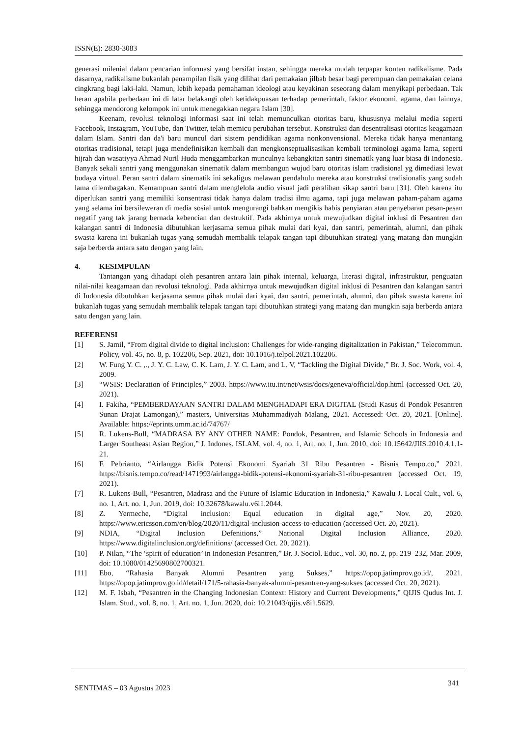ISSN(E): 2830-3083
generasi milenial dalam pencarian informasi yang bersifat instan, sehingga mereka mudah terpapar konten radikalisme. Pada dasarnya, radikalisme bukanlah penampilan fisik yang dilihat dari pemakaian jilbab besar bagi perempuan dan pemakaian celana cingkrang bagi laki-laki. Namun, lebih kepada pemahaman ideologi atau keyakinan seseorang dalam menyikapi perbedaan. Tak heran apabila perbedaan ini di latar belakangi oleh ketidakpuasan terhadap pemerintah, faktor ekonomi, agama, dan lainnya, sehingga mendorong kelompok ini untuk menegakkan negara Islam [30].
Keenam, revolusi teknologi informasi saat ini telah memunculkan otoritas baru, khususnya melalui media seperti Facebook, Instagram, YouTube, dan Twitter, telah memicu perubahan tersebut. Konstruksi dan desentralisasi otoritas keagamaan dalam Islam. Santri dan da'i baru muncul dari sistem pendidikan agama nonkonvensional. Mereka tidak hanya menantang otoritas tradisional, tetapi juga mendefinisikan kembali dan mengkonseptualisasikan kembali terminologi agama lama, seperti hijrah dan wasatiyya Ahmad Nuril Huda menggambarkan munculnya kebangkitan santri sinematik yang luar biasa di Indonesia. Banyak sekali santri yang menggunakan sinematik dalam membangun wujud baru otoritas islam tradisional yg dimediasi lewat budaya virtual. Peran santri dalam sinematik ini sekaligus melawan pendahulu mereka atau konstruksi tradisionalis yang sudah lama dilembagakan. Kemampuan santri dalam menglelola audio visual jadi peralihan sikap santri baru [31]. Oleh karena itu diperlukan santri yang memiliki konsentrasi tidak hanya dalam tradisi ilmu agama, tapi juga melawan paham-paham agama yang selama ini bersileweran di media sosial untuk mengurangi bahkan mengikis habis penyiaran atau penyebaran pesan-pesan negatif yang tak jarang bernada kebencian dan destruktif. Pada akhirnya untuk mewujudkan digital inklusi di Pesantren dan kalangan santri di Indonesia dibutuhkan kerjasama semua pihak mulai dari kyai, dan santri, pemerintah, alumni, dan pihak swasta karena ini bukanlah tugas yang semudah membalik telapak tangan tapi dibutuhkan strategi yang matang dan mungkin saja berberda antara satu dengan yang lain.
4. KESIMPULAN
Tantangan yang dihadapi oleh pesantren antara lain pihak internal, keluarga, literasi digital, infrastruktur, penguatan nilai-nilai keagamaan dan revolusi teknologi. Pada akhirnya untuk mewujudkan digital inklusi di Pesantren dan kalangan santri di Indonesia dibutuhkan kerjasama semua pihak mulai dari kyai, dan santri, pemerintah, alumni, dan pihak swasta karena ini bukanlah tugas yang semudah membalik telapak tangan tapi dibutuhkan strategi yang matang dan mungkin saja berberda antara satu dengan yang lain.
REFERENSI
[1] S. Jamil, “From digital divide to digital inclusion: Challenges for wide-ranging digitalization in Pakistan,” Telecommun. Policy, vol. 45, no. 8, p. 102206, Sep. 2021, doi: 10.1016/j.telpol.2021.102206.
[2] W. Fung Y. C. ,., J. Y. C. Law, C. K. Lam, J. Y. C. Lam, and L. V, “Tackling the Digital Divide,” Br. J. Soc. Work, vol. 4, 2009.
[3] “WSIS: Declaration of Principles,” 2003. https://www.itu.int/net/wsis/docs/geneva/official/dop.html (accessed Oct. 20, 2021).
[4] I. Fakiha, “PEMBERDAYAAN SANTRI DALAM MENGHADAPI ERA DIGITAL (Studi Kasus di Pondok Pesantren Sunan Drajat Lamongan),” masters, Universitas Muhammadiyah Malang, 2021. Accessed: Oct. 20, 2021. [Online]. Available: https://eprints.umm.ac.id/74767/
[5] R. Lukens-Bull, “MADRASA BY ANY OTHER NAME: Pondok, Pesantren, and Islamic Schools in Indonesia and Larger Southeast Asian Region,” J. Indones. ISLAM, vol. 4, no. 1, Art. no. 1, Jun. 2010, doi: 10.15642/JIIS.2010.4.1.1-21.
[6] F. Pebrianto, “Airlangga Bidik Potensi Ekonomi Syariah 31 Ribu Pesantren - Bisnis Tempo.co,” 2021. https://bisnis.tempo.co/read/1471993/airlangga-bidik-potensi-ekonomi-syariah-31-ribu-pesantren (accessed Oct. 19, 2021).
[7] R. Lukens-Bull, “Pesantren, Madrasa and the Future of Islamic Education in Indonesia,” Kawalu J. Local Cult., vol. 6, no. 1, Art. no. 1, Jun. 2019, doi: 10.32678/kawalu.v6i1.2044.
[8] Z. Yermeche, “Digital inclusion: Equal education in digital age,” Nov. 20, 2020. https://www.ericsson.com/en/blog/2020/11/digital-inclusion-access-to-education (accessed Oct. 20, 2021).
[9] NDIA, “Digital Inclusion Defenitions,” National Digital Inclusion Alliance, 2020. https://www.digitalinclusion.org/definitions/ (accessed Oct. 20, 2021).
[10] P. Nilan, “The ‘spirit of education’ in Indonesian Pesantren,” Br. J. Sociol. Educ., vol. 30, no. 2, pp. 219–232, Mar. 2009, doi: 10.1080/01425690802700321.
[11] Ebo, “Rahasia Banyak Alumni Pesantren yang Sukses,” https://opop.jatimprov.go.id/, 2021. https://opop.jatimprov.go.id/detail/171/5-rahasia-banyak-alumni-pesantren-yang-sukses (accessed Oct. 20, 2021).
[12] M. F. Isbah, “Pesantren in the Changing Indonesian Context: History and Current Developments,” QIJIS Qudus Int. J. Islam. Stud., vol. 8, no. 1, Art. no. 1, Jun. 2020, doi: 10.21043/qijis.v8i1.5629.
SENTIMAS – 03 Agustus 2023 341